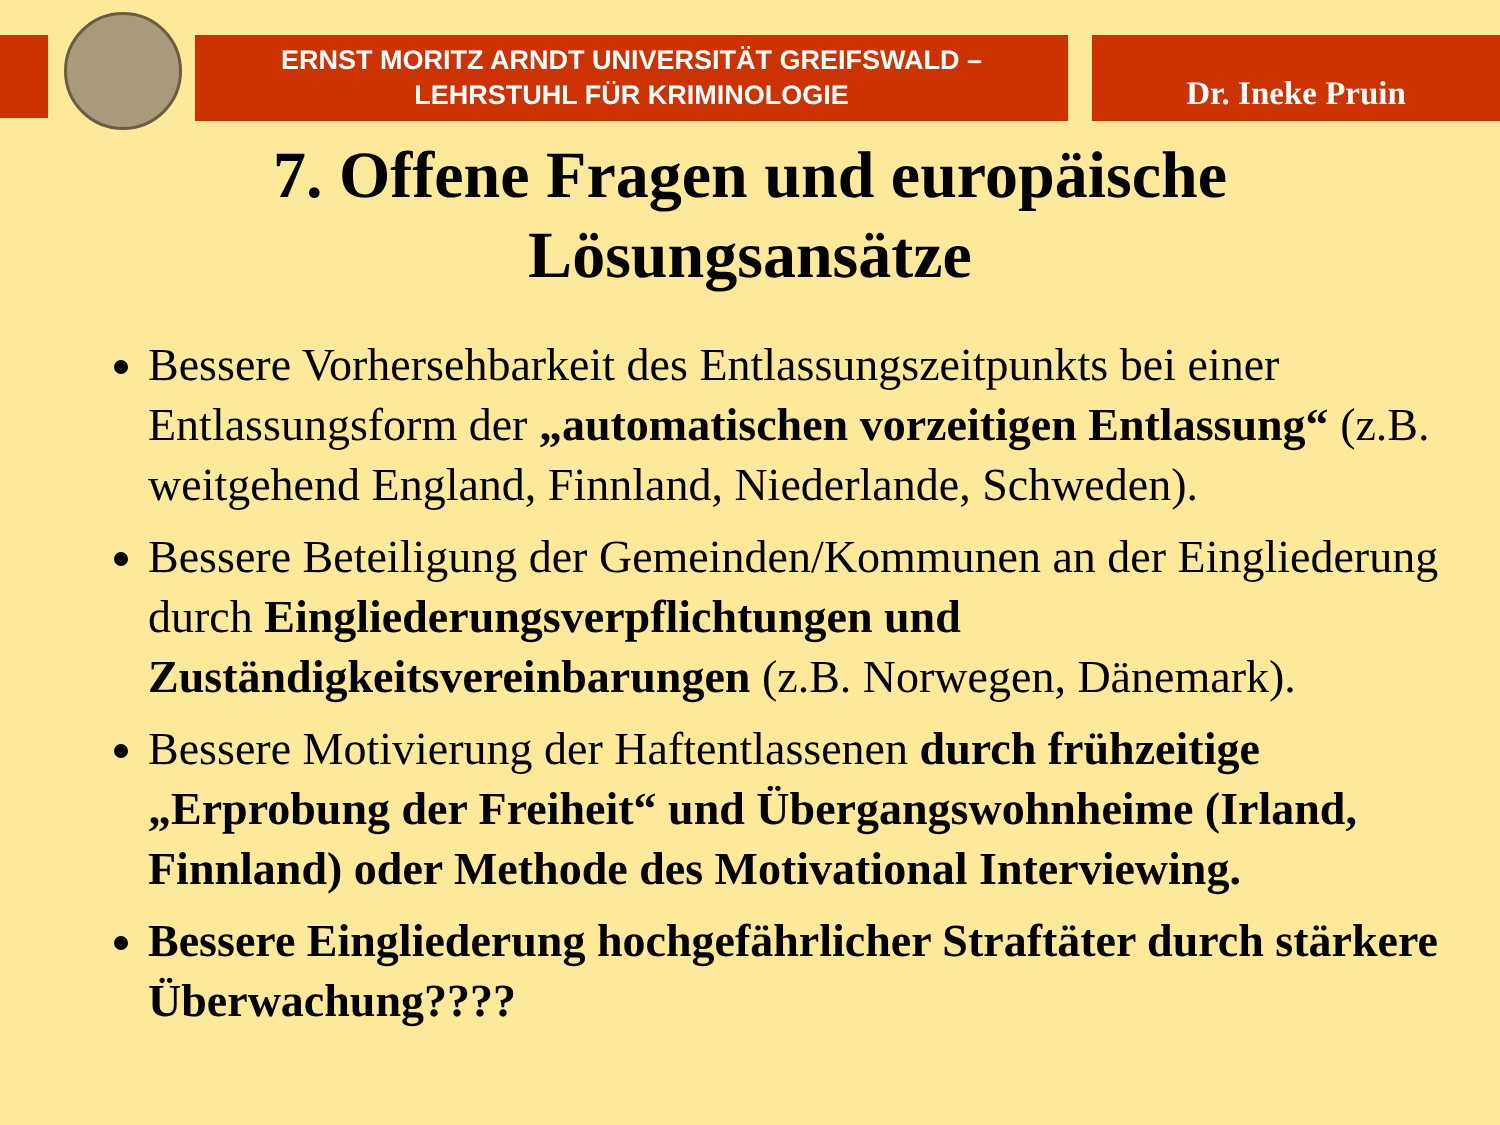ERNST MORITZ ARNDT UNIVERSITÄT GREIFSWALD –
LEHRSTUHL FÜR KRIMINOLOGIE
Dr. Ineke Pruin
7. Offene Fragen und europäische
Lösungsansätze
Bessere Vorhersehbarkeit des Entlassungszeitpunkts bei einer Entlassungsform der „automatischen vorzeitigen Entlassung“ (z.B. weitgehend England, Finnland, Niederlande, Schweden).
Bessere Beteiligung der Gemeinden/Kommunen an der Eingliederung durch Eingliederungsverpflichtungen und Zuständigkeitsvereinbarungen (z.B. Norwegen, Dänemark).
Bessere Motivierung der Haftentlassenen durch frühzeitige „Erprobung der Freiheit“ und Übergangswohnheime (Irland, Finnland) oder Methode des Motivational Interviewing.
Bessere Eingliederung hochgefährlicher Straftäter durch stärkere Überwachung????